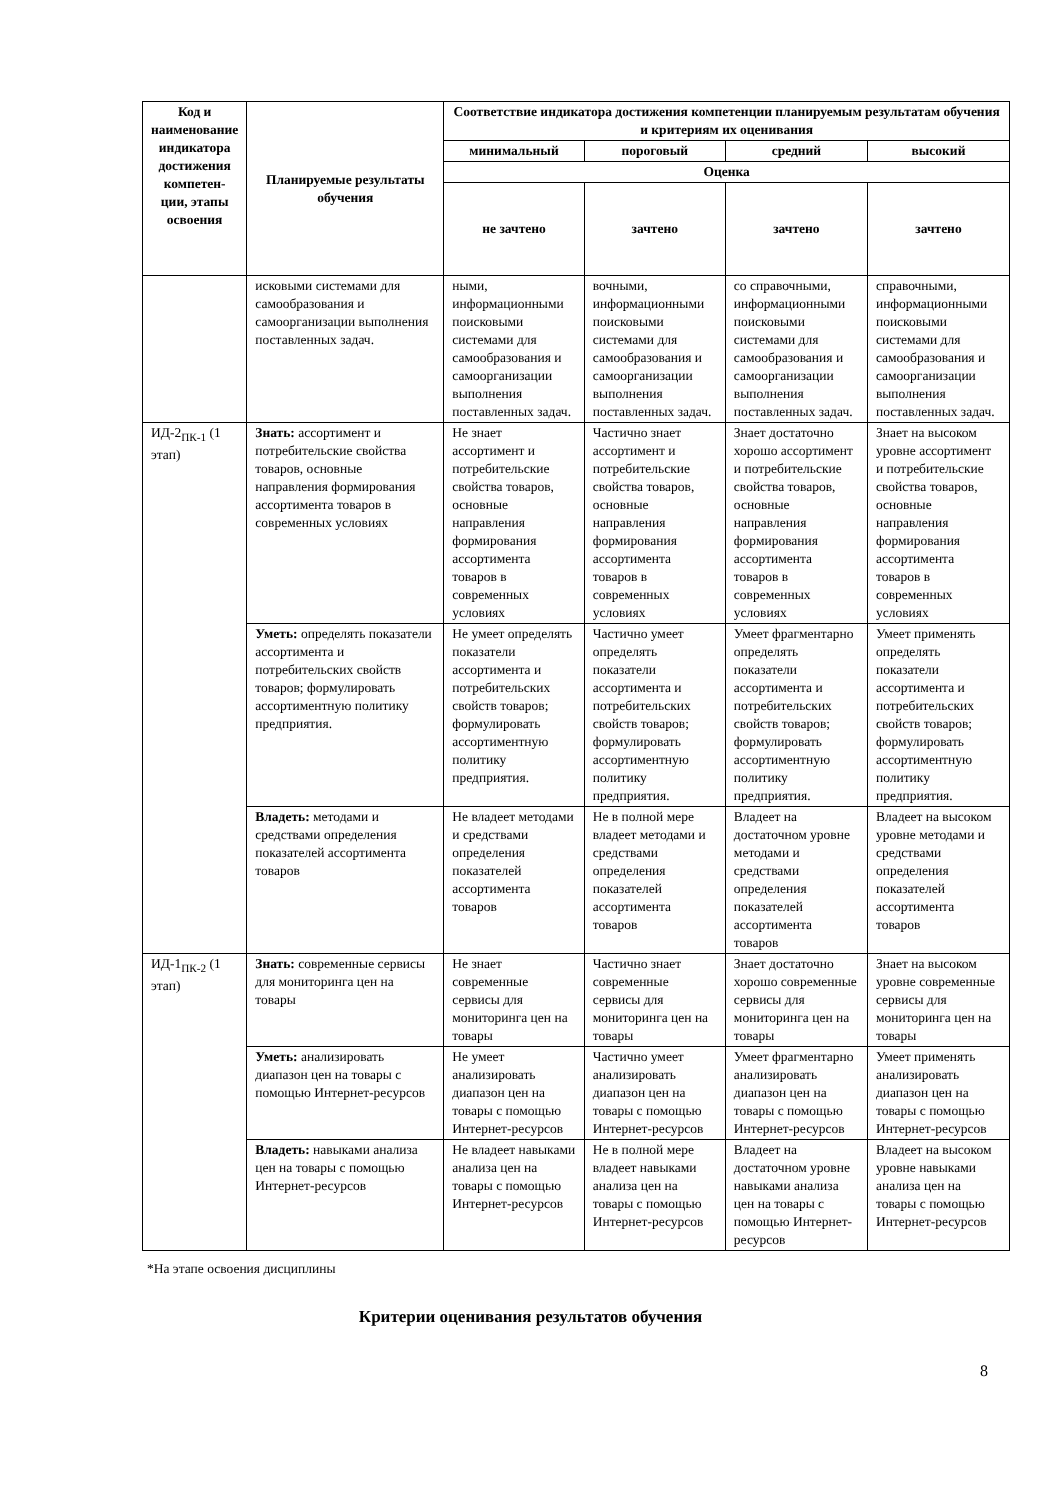| Код и наименование индикатора достижения компетен-ции, этапы освоения | Планируемые результаты обучения | Соответствие индикатора достижения компетенции планируемым результатам обучения и критериям их оценивания | | | |
| --- | --- | --- | --- | --- | --- |
| | | минимальный | пороговый | средний | высокий |
| | | Оценка | | | |
| | | не зачтено | зачтено | зачтено | зачтено |
| | исковыми системами для самообразования и самоорганизации выполнения поставленных задач. | ными, информационными поисковыми системами для самообразования и самоорганизации выполнения поставленных задач. | вочными, информационными поисковыми системами для самообразования и самоорганизации выполнения поставленных задач. | со справочными, информационными поисковыми системами для самообразования и самоорганизации выполнения поставленных задач. | справочными, информационными поисковыми системами для самообразования и самоорганизации выполнения поставленных задач. |
| ИД-2<sub>ПК-1</sub> (1 этап) | Знать: ассортимент и потребительские свойства товаров, основные направления формирования ассортимента товаров в современных условиях | Не знает ассортимент и потребительские свойства товаров, основные направления формирования ассортимента товаров в современных условиях | Частично знает ассортимент и потребительские свойства товаров, основные направления формирования ассортимента товаров в современных условиях | Знает достаточно хорошо ассортимент и потребительские свойства товаров, основные направления формирования ассортимента товаров в современных условиях | Знает на высоком уровне ассортимент и потребительские свойства товаров, основные направления формирования ассортимента товаров в современных условиях |
| | Уметь: определять показатели ассортимента и потребительских свойств товаров; формулировать ассортиментную политику предприятия. | Не умеет определять показатели ассортимента и потребительских свойств товаров; формулировать ассортиментную политику предприятия. | Частично умеет определять показатели ассортимента и потребительских свойств товаров; формулировать ассортиментную политику предприятия. | Умеет фрагментарно определять показатели ассортимента и потребительских свойств товаров; формулировать ассортиментную политику предприятия. | Умеет применять определять показатели ассортимента и потребительских свойств товаров; формулировать ассортиментную политику предприятия. |
| | Владеть: методами и средствами определения показателей ассортимента товаров | Не владеет методами и средствами определения показателей ассортимента товаров | Не в полной мере владеет методами и средствами определения показателей ассортимента товаров | Владеет на достаточном уровне методами и средствами определения показателей ассортимента товаров | Владеет на высоком уровне методами и средствами определения показателей ассортимента товаров |
| ИД-1<sub>ПК-2</sub> (1 этап) | Знать: современные сервисы для мониторинга цен на товары | Не знает современные сервисы для мониторинга цен на товары | Частично знает современные сервисы для мониторинга цен на товары | Знает достаточно хорошо современные сервисы для мониторинга цен на товары | Знает на высоком уровне современные сервисы для мониторинга цен на товары |
| | Уметь: анализировать диапазон цен на товары с помощью Интернет-ресурсов | Не умеет анализировать диапазон цен на товары с помощью Интернет-ресурсов | Частично умеет анализировать диапазон цен на товары с помощью Интернет-ресурсов | Умеет фрагментарно анализировать диапазон цен на товары с помощью Интернет-ресурсов | Умеет применять анализировать диапазон цен на товары с помощью Интернет-ресурсов |
| | Владеть: навыками анализа цен на товары с помощью Интернет-ресурсов | Не владеет навыками анализа цен на товары с помощью Интернет-ресурсов | Не в полной мере владеет навыками анализа цен на товары с помощью Интернет-ресурсов | Владеет на достаточном уровне навыками анализа цен на товары с помощью Интернет-ресурсов | Владеет на высоком уровне навыками анализа цен на товары с помощью Интернет-ресурсов |
*На этапе освоения дисциплины
Критерии оценивания результатов обучения
8